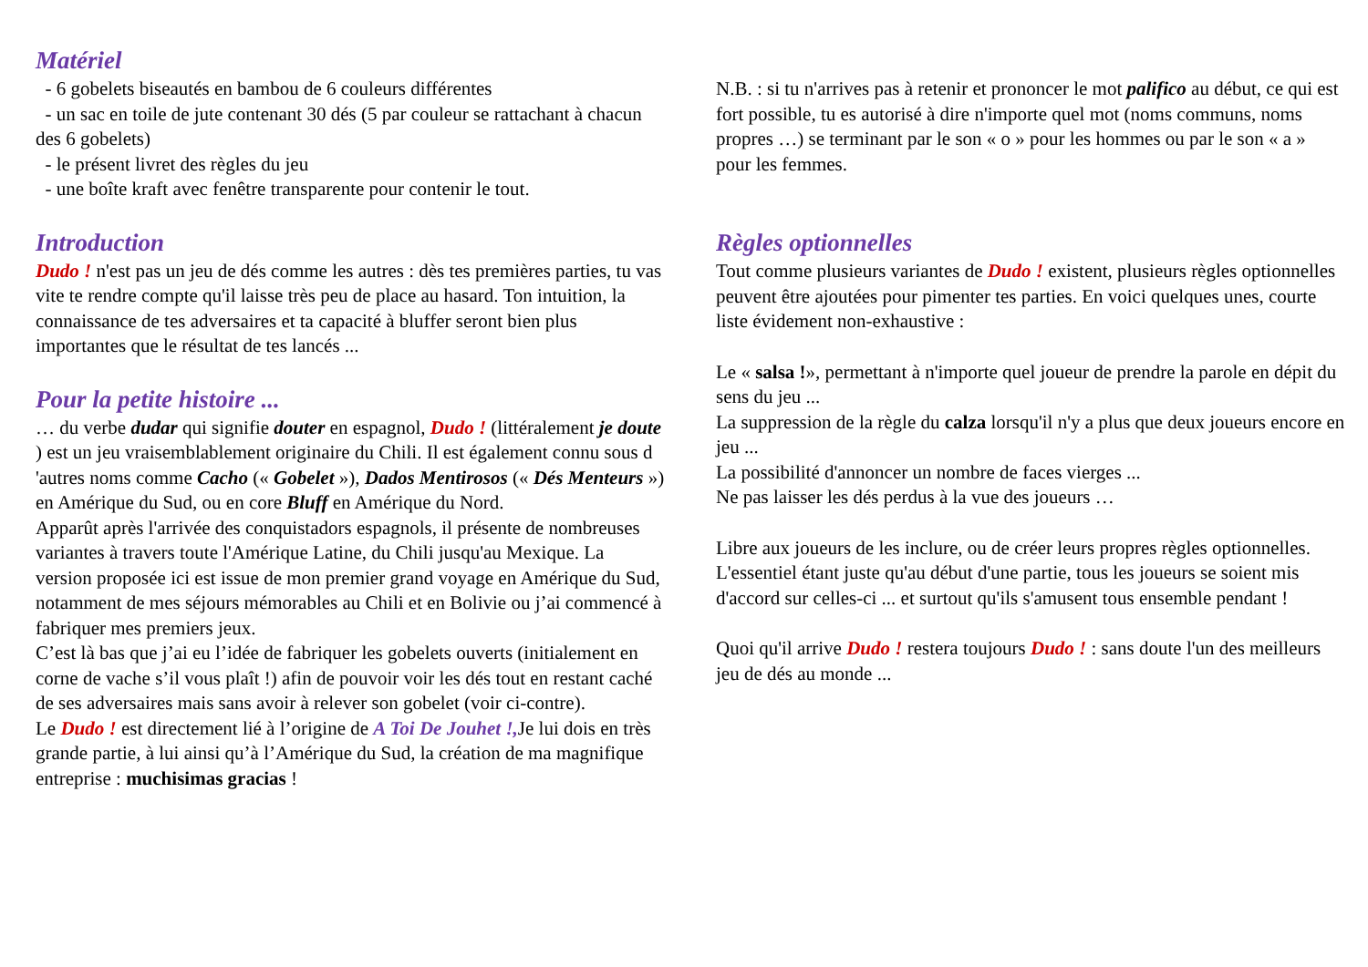Matériel
- 6 gobelets biseautés en bambou de 6 couleurs différentes
- un sac en toile de jute contenant 30 dés (5 par couleur se rattachant à chacun des 6 gobelets)
- le présent livret des règles du jeu
- une boîte kraft avec fenêtre transparente pour contenir le tout.
Introduction
Dudo ! n'est pas un jeu de dés comme les autres : dès tes premières parties, tu vas vite te rendre compte qu'il laisse très peu de place au hasard. Ton intuition, la connaissance de tes adversaires et ta capacité à bluffer seront bien plus importantes que le résultat de tes lancés ...
Pour la petite histoire ...
… du verbe dudar qui signifie douter en espagnol, Dudo ! (littéralement je doute ) est un jeu vraisemblablement originaire du Chili. Il est également connu sous d 'autres noms comme Cacho (« Gobelet »), Dados Mentirosos (« Dés Menteurs ») en Amérique du Sud, ou en core Bluff en Amérique du Nord.
Apparût après l'arrivée des conquistadors espagnols, il présente de nombreuses variantes à travers toute l'Amérique Latine, du Chili jusqu'au Mexique. La version proposée ici est issue de mon premier grand voyage en Amérique du Sud, notamment de mes séjours mémorables au Chili et en Bolivie ou j’ai commencé à fabriquer mes premiers jeux.
C’est là bas que j’ai eu l’idée de fabriquer les gobelets ouverts (initialement en corne de vache s’il vous plaît !) afin de pouvoir voir les dés tout en restant caché de ses adversaires mais sans avoir à relever son gobelet (voir ci-contre).
Le Dudo ! est directement lié à l’origine de A Toi De Jouhet !, Je lui dois en très grande partie, à lui ainsi qu’à l’Amérique du Sud, la création de ma magnifique entreprise : muchisimas gracias !
N.B. : si tu n'arrives pas à retenir et prononcer le mot palifico au début, ce qui est fort possible, tu es autorisé à dire n'importe quel mot (noms communs, noms propres …) se terminant par le son « o » pour les hommes ou par le son « a » pour les femmes.
Règles optionnelles
Tout comme plusieurs variantes de Dudo ! existent, plusieurs règles optionnelles peuvent être ajoutées pour pimenter tes parties. En voici quelques unes, courte liste évidement non-exhaustive :
Le « salsa !», permettant à n'importe quel joueur de prendre la parole en dépit du sens du jeu ...
La suppression de la règle du calza lorsqu'il n'y a plus que deux joueurs encore en jeu ...
La possibilité d'annoncer un nombre de faces vierges ...
Ne pas laisser les dés perdus à la vue des joueurs …
Libre aux joueurs de les inclure, ou de créer leurs propres règles optionnelles. L'essentiel étant juste qu'au début d'une partie, tous les joueurs se soient mis d'accord sur celles-ci ... et surtout qu'ils s'amusent tous ensemble pendant !
Quoi qu'il arrive Dudo ! restera toujours Dudo ! : sans doute l'un des meilleurs jeu de dés au monde ...